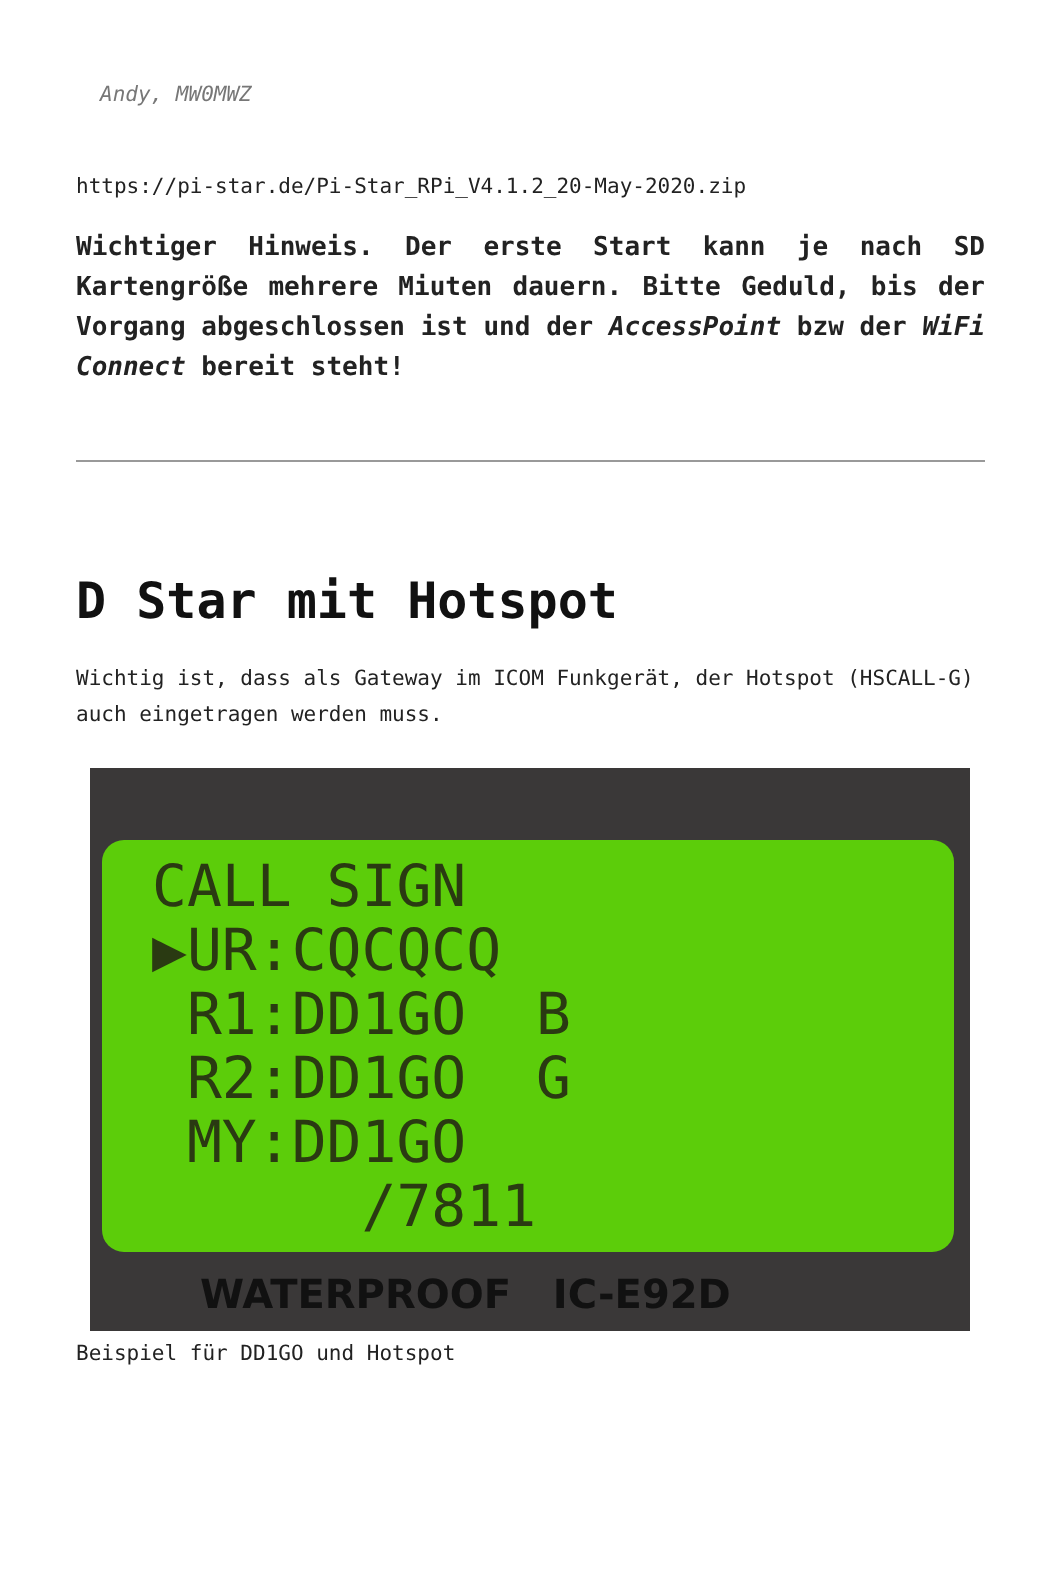Andy, MW0MWZ
https://pi-star.de/Pi-Star_RPi_V4.1.2_20-May-2020.zip
Wichtiger Hinweis. Der erste Start kann je nach SD Kartengröße mehrere Miuten dauern. Bitte Geduld, bis der Vorgang abgeschlossen ist und der AccessPoint bzw der WiFi Connect bereit steht!
D Star mit Hotspot
Wichtig ist, dass als Gateway im ICOM Funkgerät, der Hotspot (HSCALL-G) auch eingetragen werden muss.
CALL SIGN ▶UR:CQCQCQ R1:DD1GO B R2:DD1GO G MY:DD1GO /7811
WATERPROOF IC-E92D
Beispiel für DD1GO und Hotspot